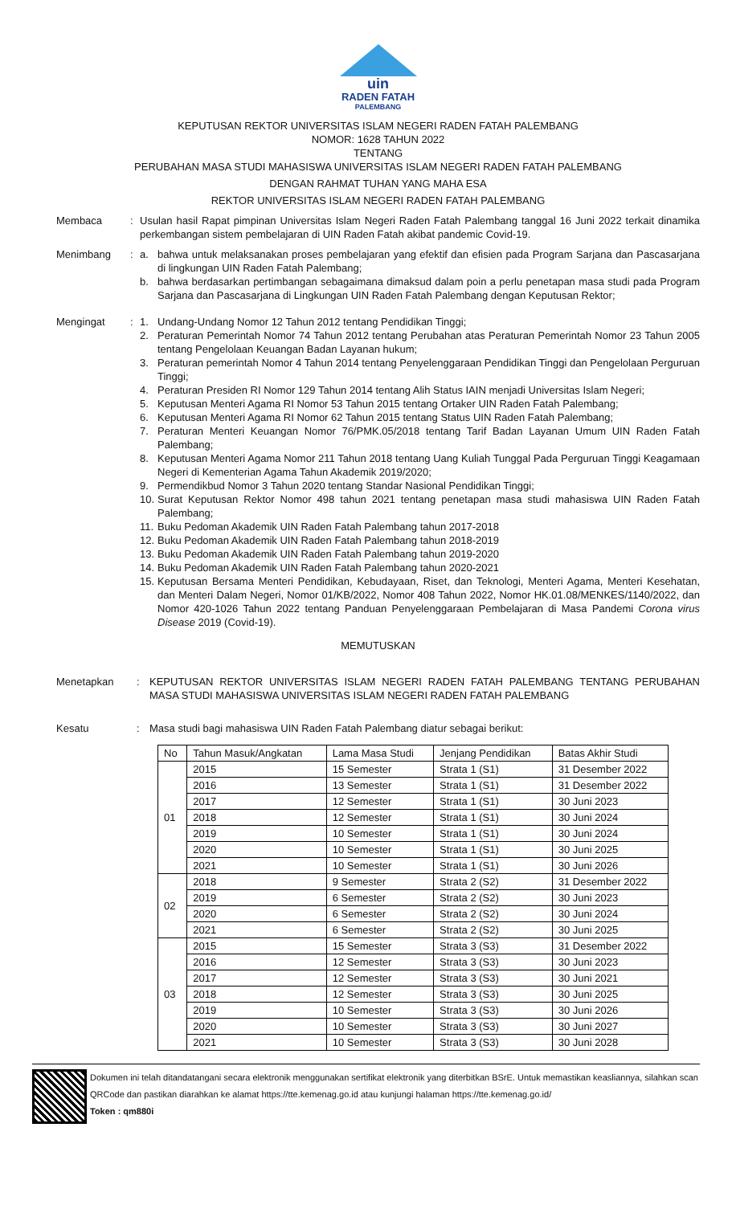uin
RADEN FATAH
PALEMBANG
KEPUTUSAN REKTOR UNIVERSITAS ISLAM NEGERI RADEN FATAH PALEMBANG
NOMOR: 1628 TAHUN 2022
TENTANG
PERUBAHAN MASA STUDI MAHASISWA UNIVERSITAS ISLAM NEGERI RADEN FATAH PALEMBANG
DENGAN RAHMAT TUHAN YANG MAHA ESA
REKTOR UNIVERSITAS ISLAM NEGERI RADEN FATAH PALEMBANG
Membaca : Usulan hasil Rapat pimpinan Universitas Islam Negeri Raden Fatah Palembang tanggal 16 Juni 2022 terkait dinamika perkembangan sistem pembelajaran di UIN Raden Fatah akibat pandemic Covid-19.
Menimbang : a. bahwa untuk melaksanakan proses pembelajaran yang efektif dan efisien pada Program Sarjana dan Pascasarjana di lingkungan UIN Raden Fatah Palembang;
b. bahwa berdasarkan pertimbangan sebagaimana dimaksud dalam poin a perlu penetapan masa studi pada Program Sarjana dan Pascasarjana di Lingkungan UIN Raden Fatah Palembang dengan Keputusan Rektor;
Mengingat : 1. Undang-Undang Nomor 12 Tahun 2012 tentang Pendidikan Tinggi;
2. Peraturan Pemerintah Nomor 74 Tahun 2012 tentang Perubahan atas Peraturan Pemerintah Nomor 23 Tahun 2005 tentang Pengelolaan Keuangan Badan Layanan hukum;
3. Peraturan pemerintah Nomor 4 Tahun 2014 tentang Penyelenggaraan Pendidikan Tinggi dan Pengelolaan Perguruan Tinggi;
4. Peraturan Presiden RI Nomor 129 Tahun 2014 tentang Alih Status IAIN menjadi Universitas Islam Negeri;
5. Keputusan Menteri Agama RI Nomor 53 Tahun 2015 tentang Ortaker UIN Raden Fatah Palembang;
6. Keputusan Menteri Agama RI Nomor 62 Tahun 2015 tentang Status UIN Raden Fatah Palembang;
7. Peraturan Menteri Keuangan Nomor 76/PMK.05/2018 tentang Tarif Badan Layanan Umum UIN Raden Fatah Palembang;
8. Keputusan Menteri Agama Nomor 211 Tahun 2018 tentang Uang Kuliah Tunggal Pada Perguruan Tinggi Keagamaan Negeri di Kementerian Agama Tahun Akademik 2019/2020;
9. Permendikbud Nomor 3 Tahun 2020 tentang Standar Nasional Pendidikan Tinggi;
10.
Surat Keputusan Rektor Nomor 498 tahun 2021 tentang penetapan masa studi mahasiswa UIN Raden Fatah Palembang;
11.
Buku Pedoman Akademik UIN Raden Fatah Palembang tahun 2017-2018
12.
Buku Pedoman Akademik UIN Raden Fatah Palembang tahun 2018-2019
13.
Buku Pedoman Akademik UIN Raden Fatah Palembang tahun 2019-2020
14.
Buku Pedoman Akademik UIN Raden Fatah Palembang tahun 2020-2021
15.
Keputusan Bersama Menteri Pendidikan, Kebudayaan, Riset, dan Teknologi, Menteri Agama, Menteri Kesehatan, dan Menteri Dalam Negeri, Nomor 01/KB/2022, Nomor 408 Tahun 2022, Nomor HK.01.08/MENKES/1140/2022, dan Nomor 420-1026 Tahun 2022 tentang Panduan Penyelenggaraan Pembelajaran di Masa Pandemi Corona virus Disease 2019 (Covid-19).
MEMUTUSKAN
Menetapkan : KEPUTUSAN REKTOR UNIVERSITAS ISLAM NEGERI RADEN FATAH PALEMBANG TENTANG PERUBAHAN MASA STUDI MAHASISWA UNIVERSITAS ISLAM NEGERI RADEN FATAH PALEMBANG
Kesatu : Masa studi bagi mahasiswa UIN Raden Fatah Palembang diatur sebagai berikut:
| No | Tahun Masuk/Angkatan | Lama Masa Studi | Jenjang Pendidikan | Batas Akhir Studi |
| --- | --- | --- | --- | --- |
| 01 | 2015 | 15 Semester | Strata 1 (S1) | 31 Desember 2022 |
| | 2016 | 13 Semester | Strata 1 (S1) | 31 Desember 2022 |
| | 2017 | 12 Semester | Strata 1 (S1) | 30 Juni 2023 |
| | 2018 | 12 Semester | Strata 1 (S1) | 30 Juni 2024 |
| | 2019 | 10 Semester | Strata 1 (S1) | 30 Juni 2024 |
| | 2020 | 10 Semester | Strata 1 (S1) | 30 Juni 2025 |
| | 2021 | 10 Semester | Strata 1 (S1) | 30 Juni 2026 |
| 02 | 2018 | 9 Semester | Strata 2 (S2) | 31 Desember 2022 |
| | 2019 | 6 Semester | Strata 2 (S2) | 30 Juni 2023 |
| | 2020 | 6 Semester | Strata 2 (S2) | 30 Juni 2024 |
| | 2021 | 6 Semester | Strata 2 (S2) | 30 Juni 2025 |
| 03 | 2015 | 15 Semester | Strata 3 (S3) | 31 Desember 2022 |
| | 2016 | 12 Semester | Strata 3 (S3) | 30 Juni 2023 |
| | 2017 | 12 Semester | Strata 3 (S3) | 30 Juni 2021 |
| | 2018 | 12 Semester | Strata 3 (S3) | 30 Juni 2025 |
| | 2019 | 10 Semester | Strata 3 (S3) | 30 Juni 2026 |
| | 2020 | 10 Semester | Strata 3 (S3) | 30 Juni 2027 |
| | 2021 | 10 Semester | Strata 3 (S3) | 30 Juni 2028 |
Dokumen ini telah ditandatangani secara elektronik menggunakan sertifikat elektronik yang diterbitkan BSrE. Untuk memastikan keasliannya, silahkan scan QRCode dan pastikan diarahkan ke alamat https://tte.kemenag.go.id atau kunjungi halaman https://tte.kemenag.go.id/
Token : qm880i